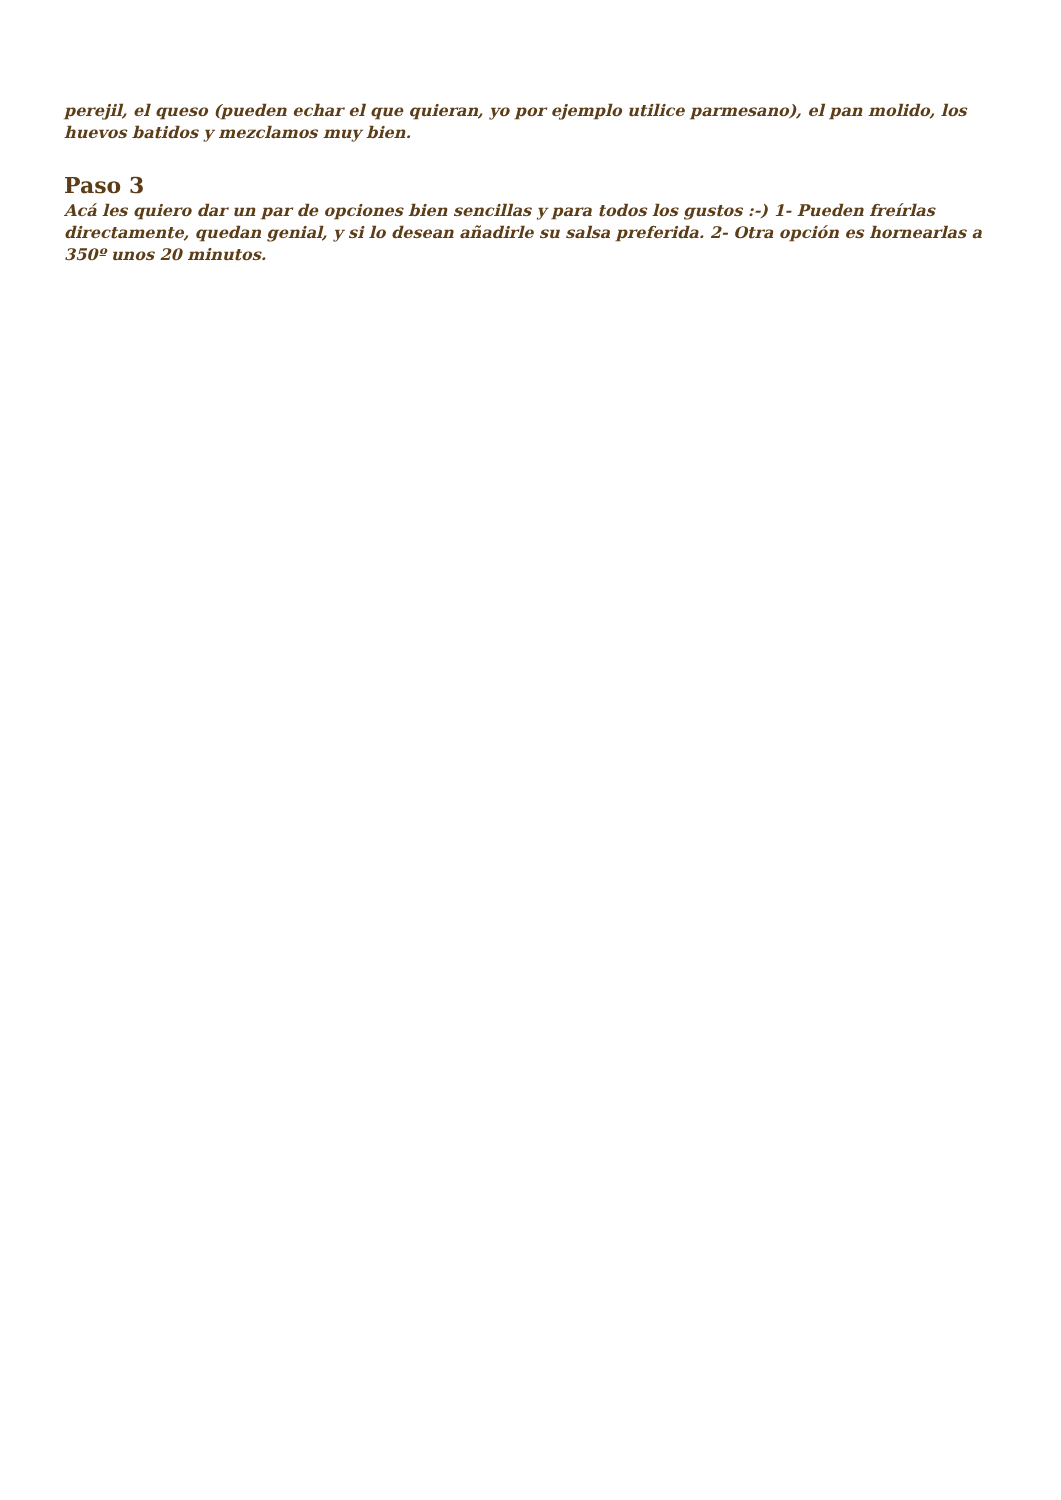perejil, el queso (pueden echar el que quieran, yo por ejemplo utilice parmesano), el pan molido, los huevos batidos y mezclamos muy bien.
Paso 3
Acá les quiero dar un par de opciones bien sencillas y para todos los gustos :-) 1- Pueden freírlas directamente, quedan genial, y si lo desean añadirle su salsa preferida. 2- Otra opción es hornearlas a 350º unos 20 minutos.